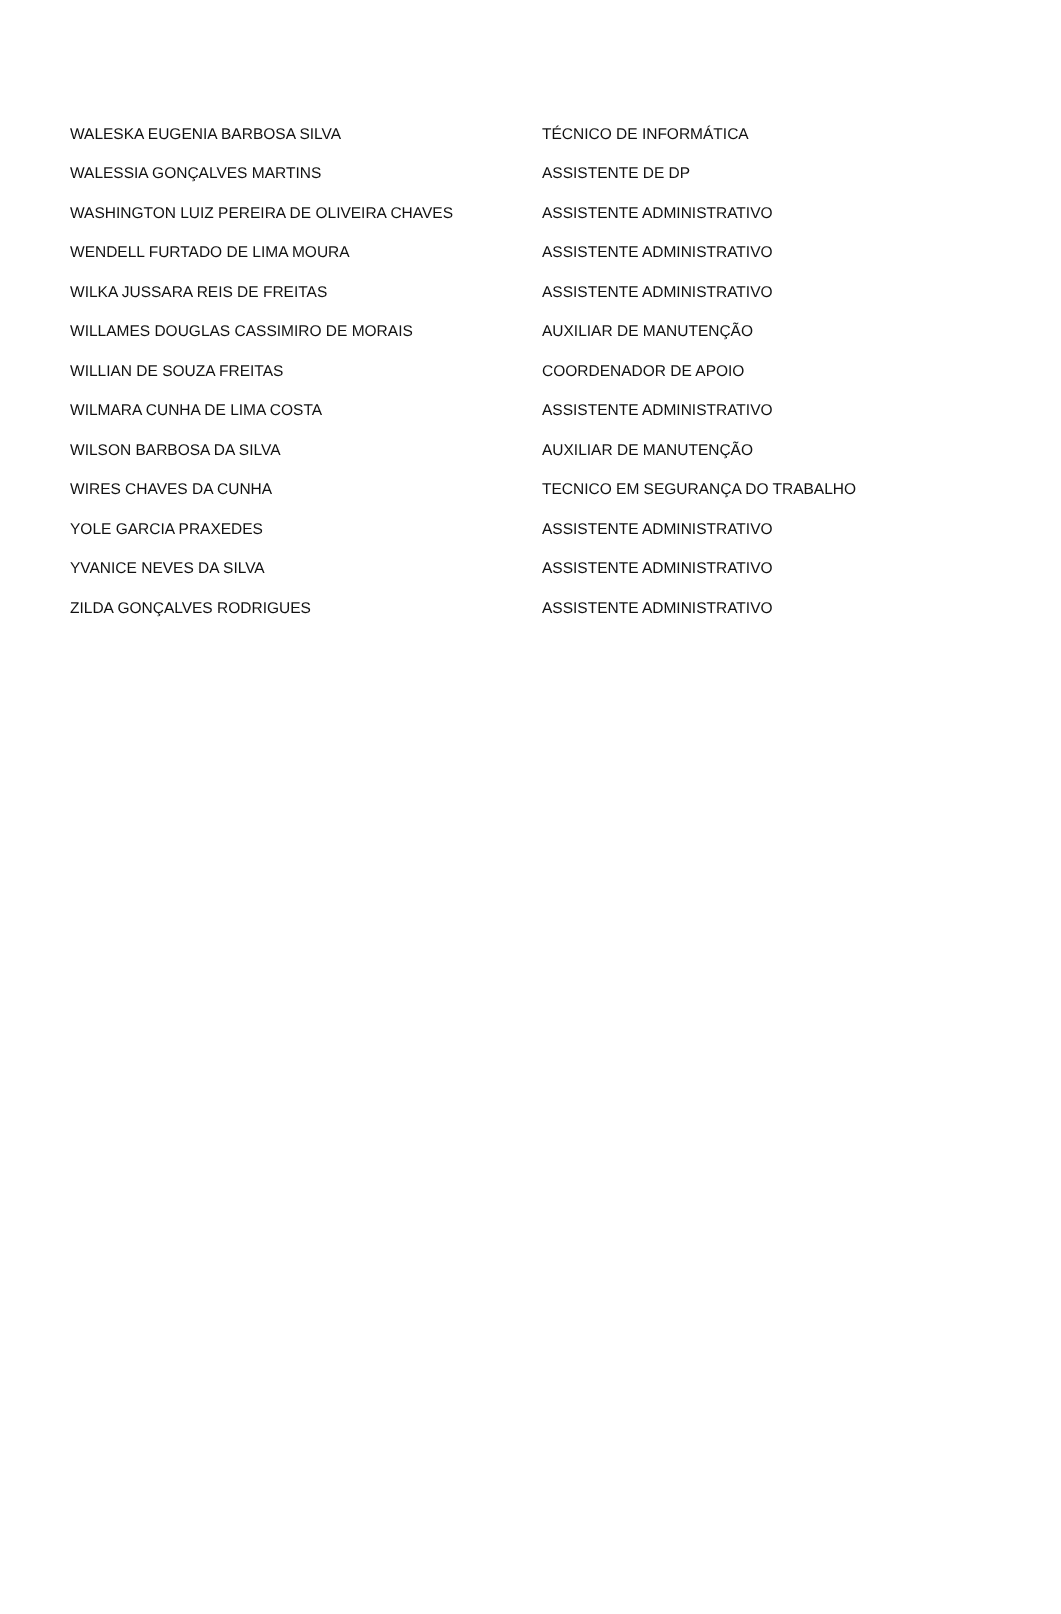| WALESKA EUGENIA BARBOSA SILVA | TÉCNICO DE INFORMÁTICA |
| WALESSIA GONÇALVES MARTINS | ASSISTENTE DE DP |
| WASHINGTON LUIZ PEREIRA DE OLIVEIRA CHAVES | ASSISTENTE ADMINISTRATIVO |
| WENDELL FURTADO DE LIMA MOURA | ASSISTENTE ADMINISTRATIVO |
| WILKA JUSSARA REIS DE FREITAS | ASSISTENTE ADMINISTRATIVO |
| WILLAMES DOUGLAS CASSIMIRO DE MORAIS | AUXILIAR DE MANUTENÇÃO |
| WILLIAN DE SOUZA FREITAS | COORDENADOR DE APOIO |
| WILMARA CUNHA DE LIMA COSTA | ASSISTENTE ADMINISTRATIVO |
| WILSON BARBOSA DA SILVA | AUXILIAR DE MANUTENÇÃO |
| WIRES CHAVES DA CUNHA | TECNICO EM SEGURANÇA DO TRABALHO |
| YOLE GARCIA PRAXEDES | ASSISTENTE ADMINISTRATIVO |
| YVANICE NEVES DA SILVA | ASSISTENTE ADMINISTRATIVO |
| ZILDA GONÇALVES RODRIGUES | ASSISTENTE ADMINISTRATIVO |